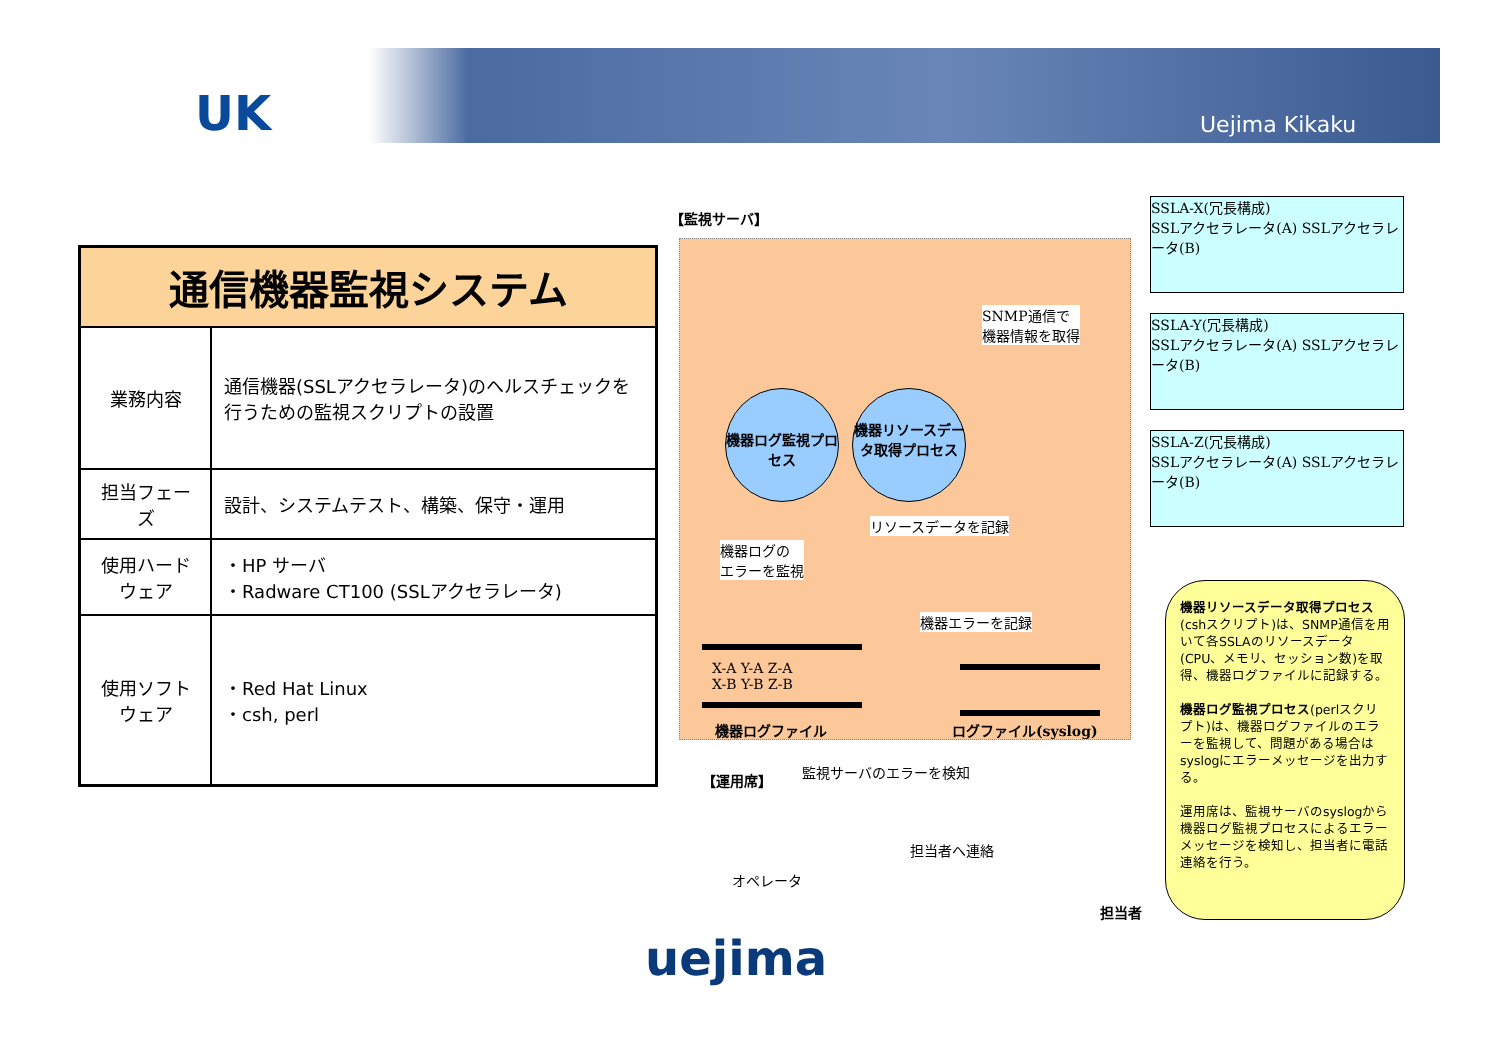UK Uejima Kikaku
| 通信機器監視システム | |
| --- | --- |
| 業務内容 | 通信機器(SSLアクセラレータ)のヘルスチェックを行うための監視スクリプトの設置 |
| 担当フェーズ | 設計、システムテスト、構築、保守・運用 |
| 使用ハードウェア | ・HP サーバ ・Radware CT100 (SSLアクセラレータ) |
| 使用ソフトウェア | ・Red Hat Linux ・csh, perl |
【監視サーバ】
機器ログ監視プロセス
機器リソースデータ取得プロセス
SNMP通信で
機器情報を取得
リソースデータを記録
機器ログの
エラーを監視
機器エラーを記録
X-A Y-A Z-A
X-B Y-B Z-B
機器ログファイル ログファイル(syslog)
SSLA-X(冗長構成)
SSLアクセラレータ(A) SSLアクセラレータ(B)
SSLA-Y(冗長構成)
SSLアクセラレータ(A) SSLアクセラレータ(B)
SSLA-Z(冗長構成)
SSLアクセラレータ(A) SSLアクセラレータ(B)
【運用席】 監視サーバのエラーを検知
オペレータ
担当者へ連絡
担当者
機器リソースデータ取得プロセス(cshスクリプト)は、SNMP通信を用いて各SSLAのリソースデータ(CPU、メモリ、セッション数)を取得、機器ログファイルに記録する。
機器ログ監視プロセス(perlスクリプト)は、機器ログファイルのエラーを監視して、問題がある場合はsyslogにエラーメッセージを出力する。
運用席は、監視サーバのsyslogから機器ログ監視プロセスによるエラーメッセージを検知し、担当者に電話連絡を行う。
uejima